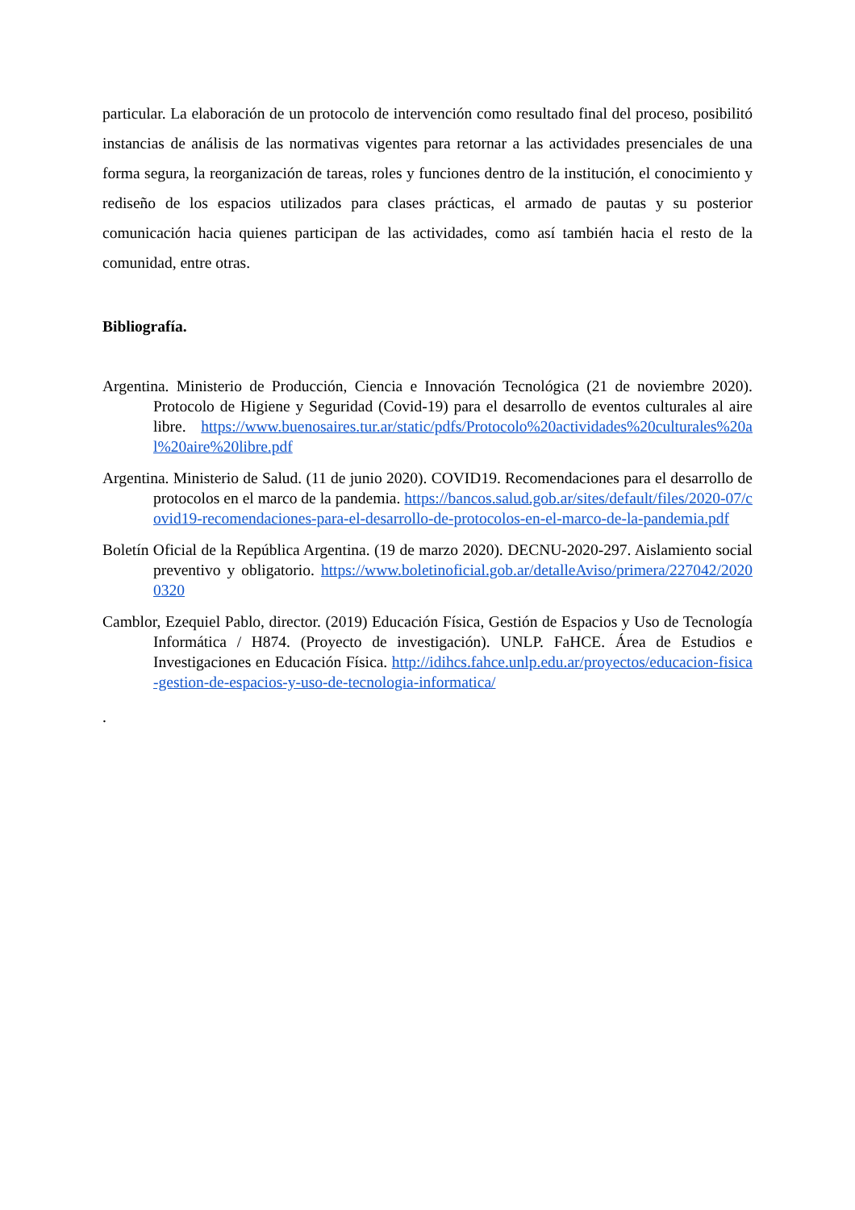particular. La elaboración de un protocolo de intervención como resultado final del proceso, posibilitó instancias de análisis de las normativas vigentes para retornar a las actividades presenciales de una forma segura, la reorganización de tareas, roles y funciones dentro de la institución, el conocimiento y rediseño de los espacios utilizados para clases prácticas, el armado de pautas y su posterior comunicación hacia quienes participan de las actividades, como así también hacia el resto de la comunidad, entre otras.
Bibliografía.
Argentina. Ministerio de Producción, Ciencia e Innovación Tecnológica (21 de noviembre 2020). Protocolo de Higiene y Seguridad (Covid-19) para el desarrollo de eventos culturales al aire libre. https://www.buenosaires.tur.ar/static/pdfs/Protocolo%20actividades%20culturales%20al%20aire%20libre.pdf
Argentina. Ministerio de Salud. (11 de junio 2020). COVID19. Recomendaciones para el desarrollo de protocolos en el marco de la pandemia. https://bancos.salud.gob.ar/sites/default/files/2020-07/covid19-recomendaciones-para-el-desarrollo-de-protocolos-en-el-marco-de-la-pandemia.pdf
Boletín Oficial de la República Argentina. (19 de marzo 2020). DECNU-2020-297. Aislamiento social preventivo y obligatorio. https://www.boletinoficial.gob.ar/detalleAviso/primera/227042/20200320
Camblor, Ezequiel Pablo, director. (2019) Educación Física, Gestión de Espacios y Uso de Tecnología Informática / H874. (Proyecto de investigación). UNLP. FaHCE. Área de Estudios e Investigaciones en Educación Física. http://idihcs.fahce.unlp.edu.ar/proyectos/educacion-fisica-gestion-de-espacios-y-uso-de-tecnologia-informatica/
.